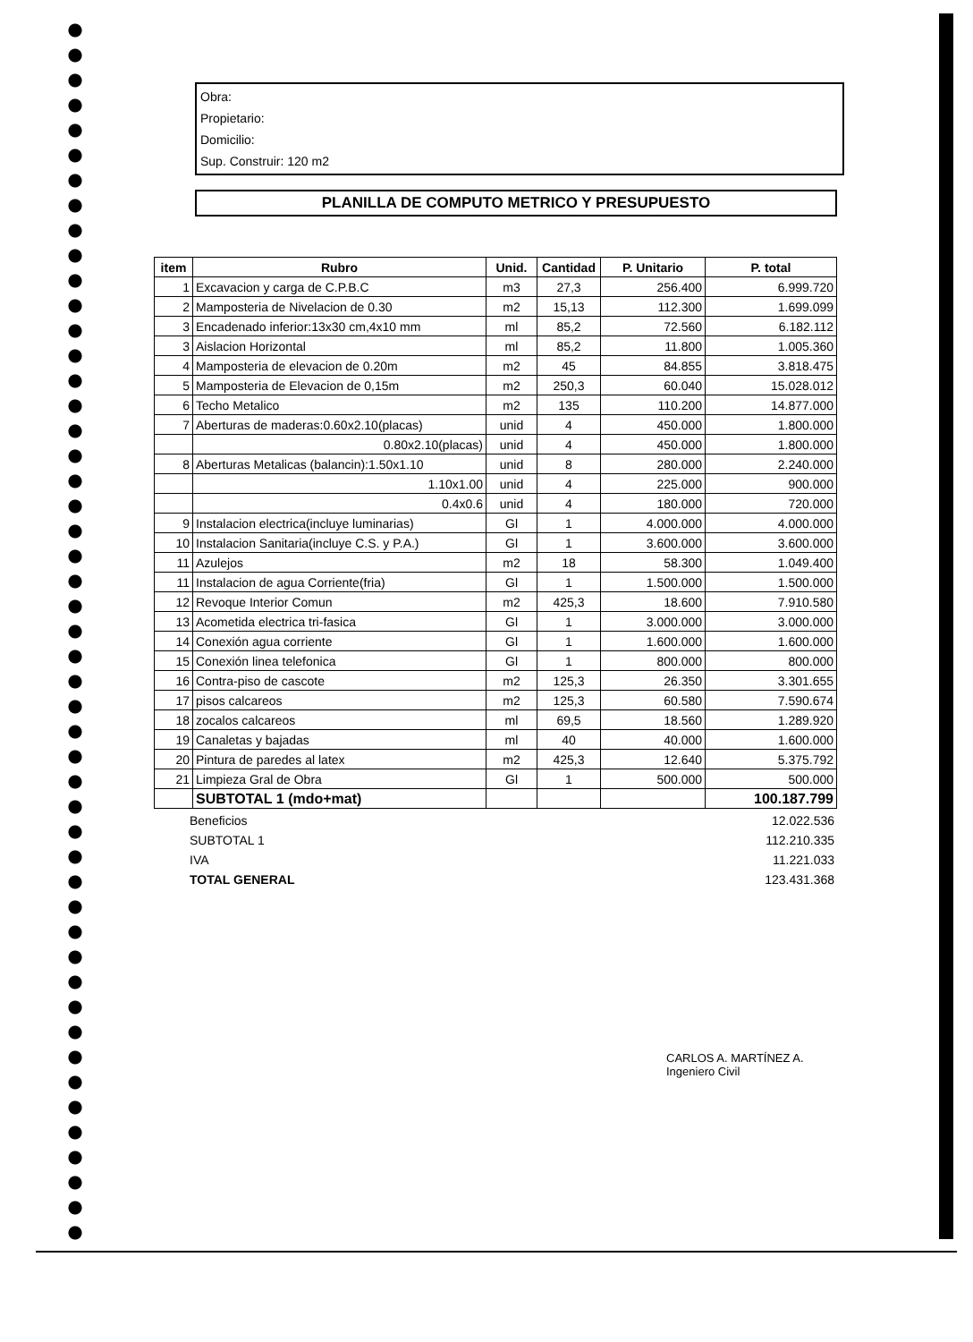Obra:
Propietario:
Domicilio:
Sup. Construir: 120 m2
PLANILLA DE COMPUTO METRICO Y PRESUPUESTO
| item | Rubro | Unid. | Cantidad | P. Unitario | P. total |
| --- | --- | --- | --- | --- | --- |
| 1 | Excavacion y carga de C.P.B.C | m3 | 27,3 | 256.400 | 6.999.720 |
| 2 | Mamposteria de Nivelacion de 0.30 | m2 | 15,13 | 112.300 | 1.699.099 |
| 3 | Encadenado inferior:13x30 cm,4x10 mm | ml | 85,2 | 72.560 | 6.182.112 |
| 3 | Aislacion Horizontal | ml | 85,2 | 11.800 | 1.005.360 |
| 4 | Mamposteria de elevacion de 0.20m | m2 | 45 | 84.855 | 3.818.475 |
| 5 | Mamposteria de Elevacion de 0,15m | m2 | 250,3 | 60.040 | 15.028.012 |
| 6 | Techo Metalico | m2 | 135 | 110.200 | 14.877.000 |
| 7 | Aberturas de maderas:0.60x2.10(placas) | unid | 4 | 450.000 | 1.800.000 |
| | 0.80x2.10(placas) | unid | 4 | 450.000 | 1.800.000 |
| 8 | Aberturas Metalicas (balancin):1.50x1.10 | unid | 8 | 280.000 | 2.240.000 |
| | 1.10x1.00 | unid | 4 | 225.000 | 900.000 |
| | 0.4x0.6 | unid | 4 | 180.000 | 720.000 |
| 9 | Instalacion electrica(incluye luminarias) | Gl | 1 | 4.000.000 | 4.000.000 |
| 10 | Instalacion Sanitaria(incluye C.S. y P.A.) | Gl | 1 | 3.600.000 | 3.600.000 |
| 11 | Azulejos | m2 | 18 | 58.300 | 1.049.400 |
| 11 | Instalacion de agua Corriente(fria) | Gl | 1 | 1.500.000 | 1.500.000 |
| 12 | Revoque Interior Comun | m2 | 425,3 | 18.600 | 7.910.580 |
| 13 | Acometida electrica tri-fasica | Gl | 1 | 3.000.000 | 3.000.000 |
| 14 | Conexión agua corriente | Gl | 1 | 1.600.000 | 1.600.000 |
| 15 | Conexión linea telefonica | Gl | 1 | 800.000 | 800.000 |
| 16 | Contra-piso de cascote | m2 | 125,3 | 26.350 | 3.301.655 |
| 17 | pisos calcareos | m2 | 125,3 | 60.580 | 7.590.674 |
| 18 | zocalos calcareos | ml | 69,5 | 18.560 | 1.289.920 |
| 19 | Canaletas y bajadas | ml | 40 | 40.000 | 1.600.000 |
| 20 | Pintura de paredes al latex | m2 | 425,3 | 12.640 | 5.375.792 |
| 21 | Limpieza Gral de Obra | Gl | 1 | 500.000 | 500.000 |
| | SUBTOTAL 1 (mdo+mat) | | | | 100.187.799 |
| Beneficios | 12.022.536 |
| SUBTOTAL 1 | 112.210.335 |
| IVA | 11.221.033 |
| TOTAL GENERAL | 123.431.368 |
CARLOS A. MARTÍNEZ A.
Ingeniero Civil